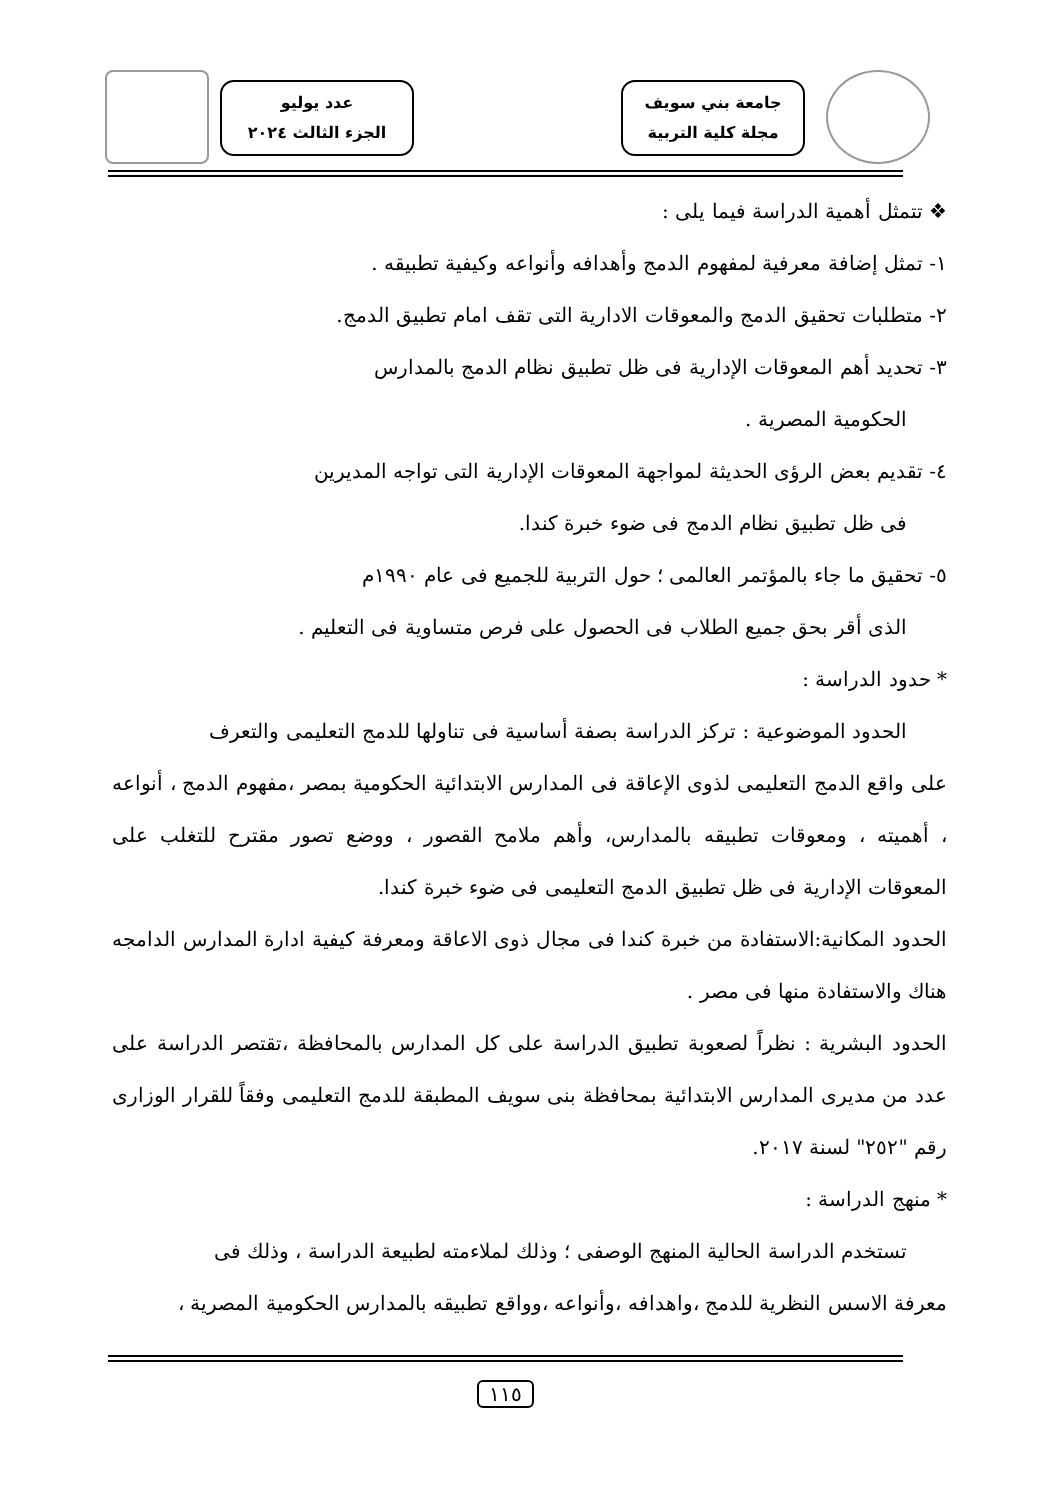جامعة بني سويف
مجلة كلية التربية
عدد يوليو
الجزء الثالث ٢٠٢٤
❖ تتمثل أهمية الدراسة فيما يلى :
١- تمثل إضافة معرفية لمفهوم الدمج وأهدافه وأنواعه وكيفية تطبيقه .
٢- متطلبات تحقيق الدمج والمعوقات الادارية التى تقف امام تطبيق الدمج.
٣- تحديد أهم المعوقات الإدارية فى ظل تطبيق نظام الدمج بالمدارس
الحكومية المصرية .
٤- تقديم بعض الرؤى الحديثة لمواجهة المعوقات الإدارية التى تواجه المديرين
فى ظل تطبيق نظام الدمج فى ضوء خبرة كندا.
٥- تحقيق ما جاء بالمؤتمر العالمى ؛ حول التربية للجميع فى عام ١٩٩٠م
الذى أقر بحق جميع الطلاب فى الحصول على فرص متساوية فى التعليم .
* حدود الدراسة :
الحدود الموضوعية : تركز الدراسة بصفة أساسية فى تناولها للدمج التعليمى والتعرف
على واقع الدمج التعليمى لذوى الإعاقة فى المدارس الابتدائية الحكومية بمصر ،مفهوم الدمج ، أنواعه ، أهميته ، ومعوقات تطبيقه بالمدارس، وأهم ملامح القصور ، ووضع تصور مقترح للتغلب على المعوقات الإدارية فى ظل تطبيق الدمج التعليمى فى ضوء خبرة كندا.
الحدود المكانية:الاستفادة من خبرة كندا فى مجال ذوى الاعاقة ومعرفة كيفية ادارة المدارس الدامجه هناك والاستفادة منها فى مصر .
الحدود البشرية : نظراً لصعوبة تطبيق الدراسة على كل المدارس بالمحافظة ،تقتصر الدراسة على عدد من مديرى المدارس الابتدائية بمحافظة بنى سويف المطبقة للدمج التعليمى وفقاً للقرار الوزارى رقم "٢٥٢" لسنة ٢٠١٧.
* منهج الدراسة :
تستخدم الدراسة الحالية المنهج الوصفى ؛ وذلك لملاءمته لطبيعة الدراسة ، وذلك فى
معرفة الاسس النظرية للدمج ،واهدافه ،وأنواعه ،وواقع تطبيقه بالمدارس الحكومية المصرية ،
١١٥